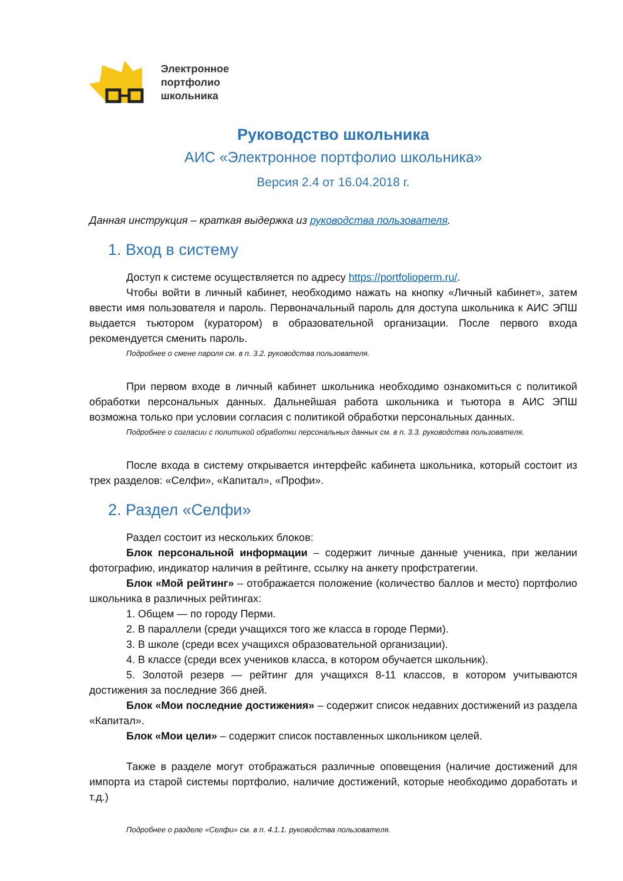Электронное
портфолио
школьника
Руководство школьника
АИС «Электронное портфолио школьника»
Версия 2.4 от 16.04.2018 г.
Данная инструкция – краткая выдержка из руководства пользователя.
1. Вход в систему
Доступ к системе осуществляется по адресу https://portfolioperm.ru/.
Чтобы войти в личный кабинет, необходимо нажать на кнопку «Личный кабинет», затем ввести имя пользователя и пароль. Первоначальный пароль для доступа школьника к АИС ЭПШ выдается тьютором (куратором) в образовательной организации. После первого входа рекомендуется сменить пароль.
Подробнее о смене пароля см. в п. 3.2. руководства пользователя.
При первом входе в личный кабинет школьника необходимо ознакомиться с политикой обработки персональных данных. Дальнейшая работа школьника и тьютора в АИС ЭПШ возможна только при условии согласия с политикой обработки персональных данных.
Подробнее о согласии с политикой обработки персональных данных см. в п. 3.3. руководства пользователя.
После входа в систему открывается интерфейс кабинета школьника, который состоит из трех разделов: «Селфи», «Капитал», «Профи».
2. Раздел «Селфи»
Раздел состоит из нескольких блоков:
Блок персональной информации – содержит личные данные ученика, при желании фотографию, индикатор наличия в рейтинге, ссылку на анкету профстратегии.
Блок «Мой рейтинг» – отображается положение (количество баллов и место) портфолио школьника в различных рейтингах:
1. Общем — по городу Перми.
2. В параллели (среди учащихся того же класса в городе Перми).
3. В школе (среди всех учащихся образовательной организации).
4. В классе (среди всех учеников класса, в котором обучается школьник).
5. Золотой резерв — рейтинг для учащихся 8-11 классов, в котором учитываются достижения за последние 366 дней.
Блок «Мои последние достижения» – содержит список недавних достижений из раздела «Капитал».
Блок «Мои цели» – содержит список поставленных школьником целей.
Также в разделе могут отображаться различные оповещения (наличие достижений для импорта из старой системы портфолио, наличие достижений, которые необходимо доработать и т.д.)
Подробнее о разделе «Селфи» см. в п. 4.1.1. руководства пользователя.